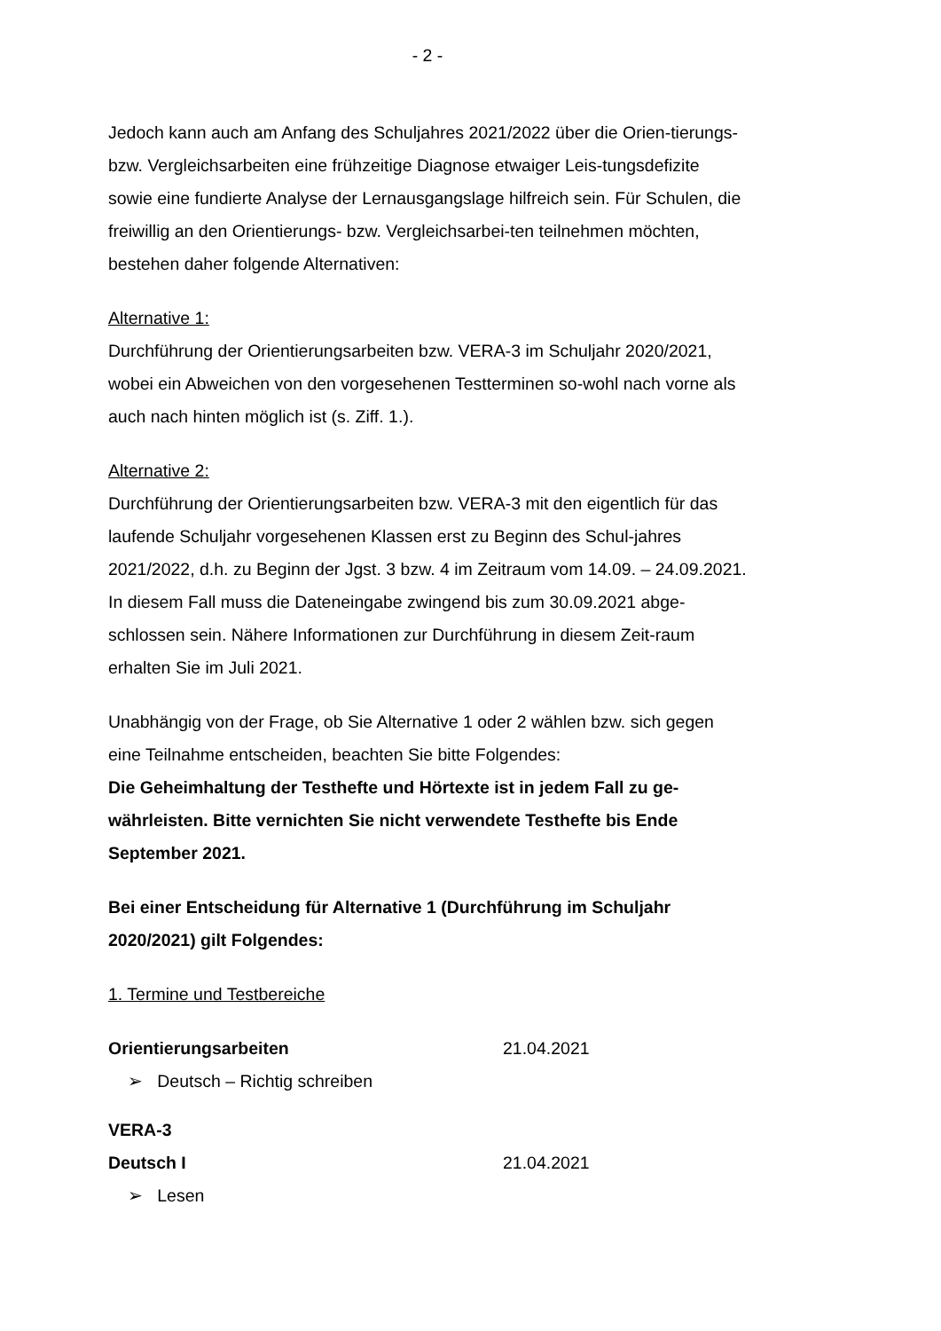- 2 -
Jedoch kann auch am Anfang des Schuljahres 2021/2022 über die Orien-tierungs- bzw. Vergleichsarbeiten eine frühzeitige Diagnose etwaiger Leis-tungsdefizite sowie eine fundierte Analyse der Lernausgangslage hilfreich sein. Für Schulen, die freiwillig an den Orientierungs- bzw. Vergleichsarbei-ten teilnehmen möchten, bestehen daher folgende Alternativen:
Alternative 1:
Durchführung der Orientierungsarbeiten bzw. VERA-3 im Schuljahr 2020/2021, wobei ein Abweichen von den vorgesehenen Testterminen so-wohl nach vorne als auch nach hinten möglich ist (s. Ziff. 1.).
Alternative 2:
Durchführung der Orientierungsarbeiten bzw. VERA-3 mit den eigentlich für das laufende Schuljahr vorgesehenen Klassen erst zu Beginn des Schul-jahres 2021/2022, d.h. zu Beginn der Jgst. 3 bzw. 4 im Zeitraum vom 14.09. – 24.09.2021.
In diesem Fall muss die Dateneingabe zwingend bis zum 30.09.2021 abge-schlossen sein. Nähere Informationen zur Durchführung in diesem Zeit-raum erhalten Sie im Juli 2021.
Unabhängig von der Frage, ob Sie Alternative 1 oder 2 wählen bzw. sich gegen eine Teilnahme entscheiden, beachten Sie bitte Folgendes:
Die Geheimhaltung der Testhefte und Hörtexte ist in jedem Fall zu ge-währleisten. Bitte vernichten Sie nicht verwendete Testhefte bis Ende September 2021.
Bei einer Entscheidung für Alternative 1 (Durchführung im Schuljahr 2020/2021) gilt Folgendes:
1. Termine und Testbereiche
Orientierungsarbeiten 21.04.2021
➢ Deutsch – Richtig schreiben
VERA-3
Deutsch I 21.04.2021
➢ Lesen